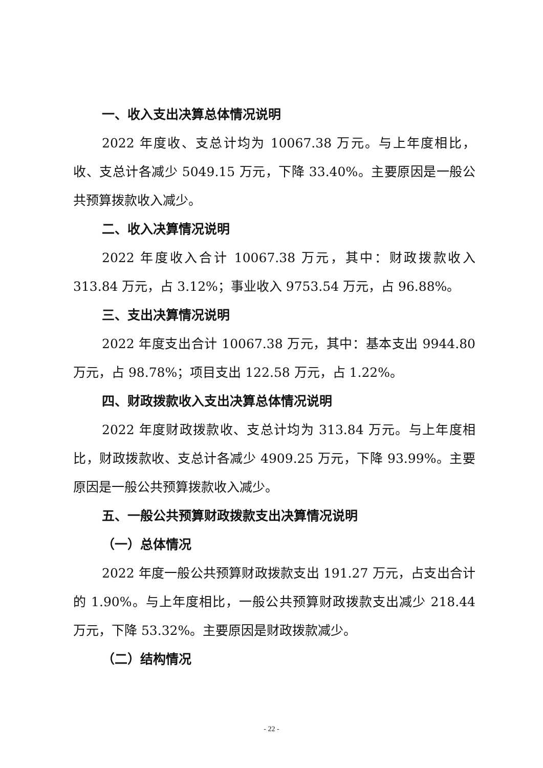一、收入支出决算总体情况说明
2022 年度收、支总计均为 10067.38 万元。与上年度相比，收、支总计各减少 5049.15 万元，下降 33.40%。主要原因是一般公共预算拨款收入减少。
二、收入决算情况说明
2022 年度收入合计 10067.38 万元，其中：财政拨款收入 313.84 万元，占 3.12%；事业收入 9753.54 万元，占 96.88%。
三、支出决算情况说明
2022 年度支出合计 10067.38 万元，其中：基本支出 9944.80 万元，占 98.78%；项目支出 122.58 万元，占 1.22%。
四、财政拨款收入支出决算总体情况说明
2022 年度财政拨款收、支总计均为 313.84 万元。与上年度相比，财政拨款收、支总计各减少 4909.25 万元，下降 93.99%。主要原因是一般公共预算拨款收入减少。
五、一般公共预算财政拨款支出决算情况说明
（一）总体情况
2022 年度一般公共预算财政拨款支出 191.27 万元，占支出合计的 1.90%。与上年度相比，一般公共预算财政拨款支出减少 218.44 万元，下降 53.32%。主要原因是财政拨款减少。
（二）结构情况
- 22 -